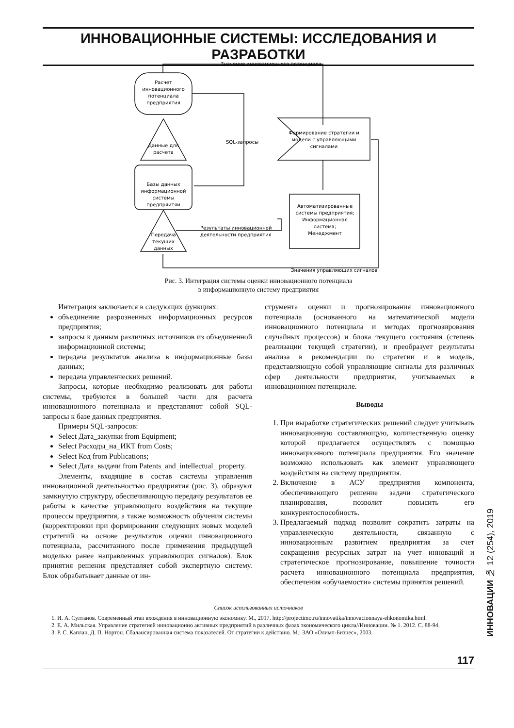ИННОВАЦИОННЫЕ СИСТЕМЫ: ИССЛЕДОВАНИЯ И РАЗРАБОТКИ
Расчет
инновационного
потенциала
предприятия
Данные для
расчета
Базы данных
информационной
системы
предпряитяи
Передача
текущих
данных
Значение инновационного потенциала
SQL-запросы
Формирование стратегии и
модели с управляющими
сигналами
Автоматизированные
системы предприятия;
Информационная
система;
Менеджмент
Результаты инновационной
деятельности предприятия
Значения управляющих сигналов
Рис. 3. Интеграция системы оценки инновационного потенциала
в информационную систему предприятия
Интеграция заключается в следующих функциях:
объединение разрозненных информационных ресурсов предприятия;
запросы к данным различных источников из объединенной информационной системы;
передача результатов анализа в информационные базы данных;
передача управленческих решений.
Запросы, которые необходимо реализовать для работы системы, требуются в большей части для расчета инновационного потенциала и представляют собой SQL-запросы к базе данных предприятия.
Примеры SQL-запросов:
Select Дата_закупки from Equipment;
Select Расходы_на_ИКТ from Costs;
Select Код from Publications;
Select Дата_выдачи from Patents_and_intellectual_ property.
Элементы, входящие в состав системы управления инновационной деятельностью предприятия (рис. 3), образуют замкнутую структуру, обеспечивающую передачу результатов ее работы в качестве управляющего воздействия на текущие процессы предприятия, а также возможность обучения системы (корректировки при формировании следующих новых моделей стратегий на основе результатов оценки инновационного потенциала, рассчитанного после применения предыдущей моделью ранее направленных управляющих сигналов). Блок принятия решения представляет собой экспертную систему. Блок обрабатывает данные от ин-
струмента оценки и прогнозирования инновационного потенциала (основанного на математической модели инновационного потенциала и методах прогнозирования случайных процессов) и блока текущего состояния (степень реализации текущей стратегии), и преобразует результаты анализа в рекомендации по стратегии и в модель, представляющую собой управляющие сигналы для различных сфер деятельности предприятия, учитываемых в инновационном потенциале.
Выводы
1. При выработке стратегических решений следует учитывать инновационную составляющую, количественную оценку которой предлагается осуществлять с помощью инновационного потенциала предприятия. Его значение возможно использовать как элемент управляющего воздействия на систему предприятия.
2. Включение в АСУ предприятия компонента, обеспечивающего решение задачи стратегического планирования, позволит повысить его конкурентоспособность.
3. Предлагаемый подход позволит сократить затраты на управленческую деятельности, связанную с инновационным развитием предприятия за счет сокращения ресурсных затрат на учет инноваций и стратегическое прогнозирование, повышение точности расчета инновационного потенциала предприятия, обеспечения «обучаемости» системы принятия решений.
Список использованных источников
1. И. А. Султанов. Современный этап вхождения в инновационную экономику. М., 2017. http://projectimo.ru/innovatika/innovacionnaya-ehkonomika.html.
2. Е. А. Мильская. Управление стратегией инновационно активных предприятий в различных фазах экономического цикла//Инновации. № 1. 2012. С. 88-94.
3. Р. С. Каплан, Д. П. Нортон. Сбалансированная система показателей. От стратегии к действию. М.: ЗАО «Олимп-Бизнес», 2003.
117
ИННОВАЦИИ № 12 (254), 2019